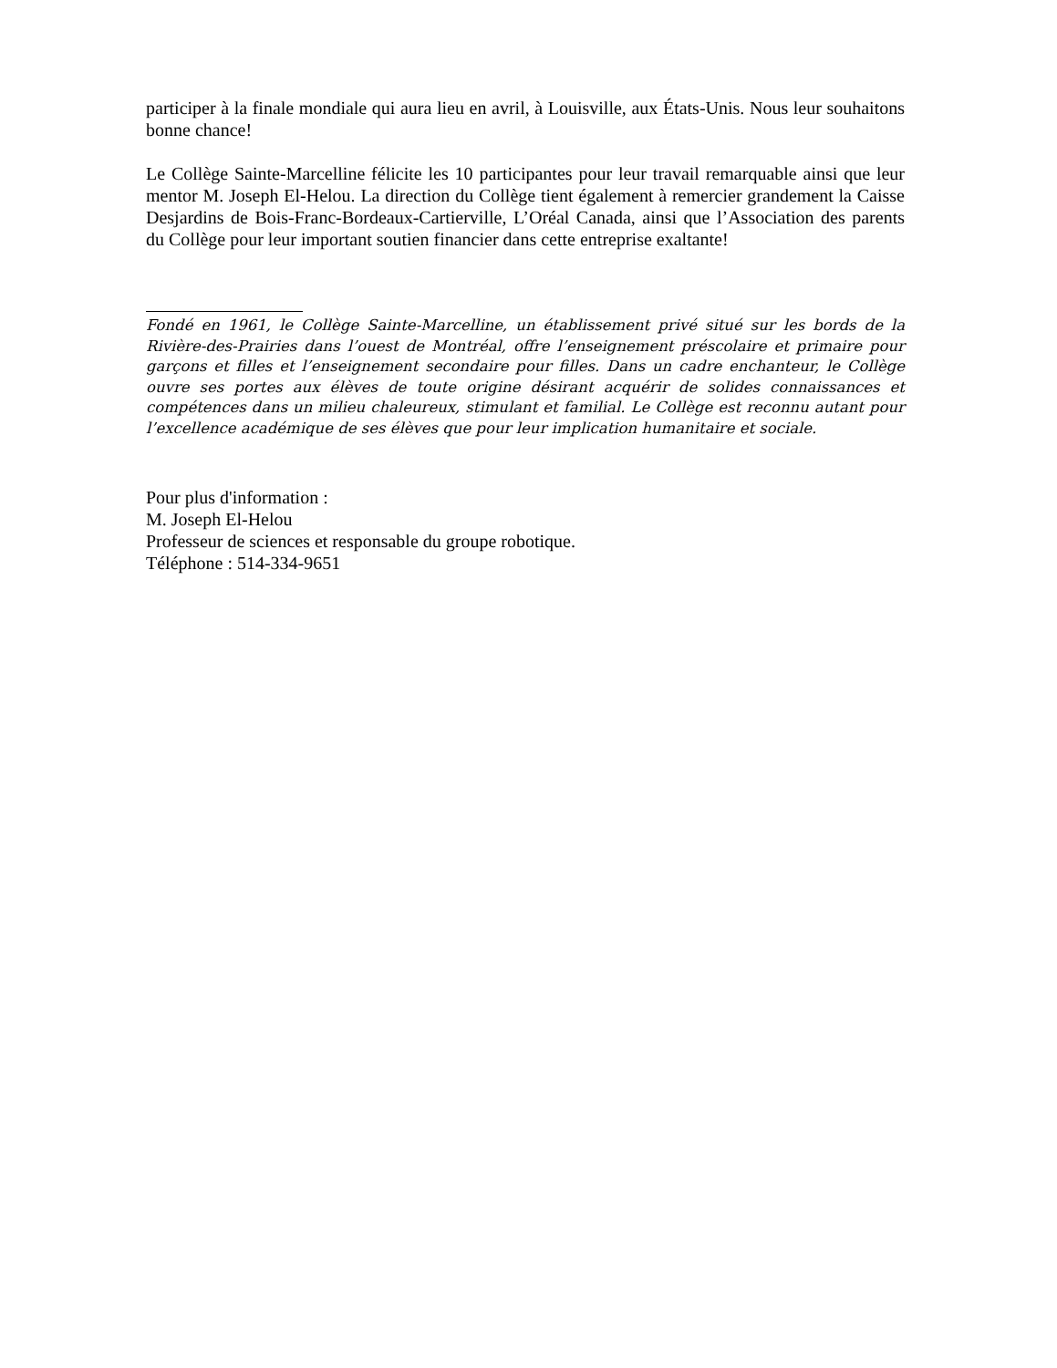participer à la finale mondiale qui aura lieu en avril, à Louisville, aux États-Unis. Nous leur souhaitons bonne chance!
Le Collège Sainte-Marcelline félicite les 10 participantes pour leur travail remarquable ainsi que leur mentor M. Joseph El-Helou. La direction du Collège tient également à remercier grandement la Caisse Desjardins de Bois-Franc-Bordeaux-Cartierville, L’Oréal Canada, ainsi que l’Association des parents du Collège pour leur important soutien financier dans cette entreprise exaltante!
Fondé en 1961, le Collège Sainte-Marcelline, un établissement privé situé sur les bords de la Rivière-des-Prairies dans l’ouest de Montréal, offre l’enseignement préscolaire et primaire pour garçons et filles et l’enseignement secondaire pour filles. Dans un cadre enchanteur, le Collège ouvre ses portes aux élèves de toute origine désirant acquérir de solides connaissances et compétences dans un milieu chaleureux, stimulant et familial. Le Collège est reconnu autant pour l’excellence académique de ses élèves que pour leur implication humanitaire et sociale.
Pour plus d'information :
M. Joseph El-Helou
Professeur de sciences et responsable du groupe robotique.
Téléphone : 514-334-9651